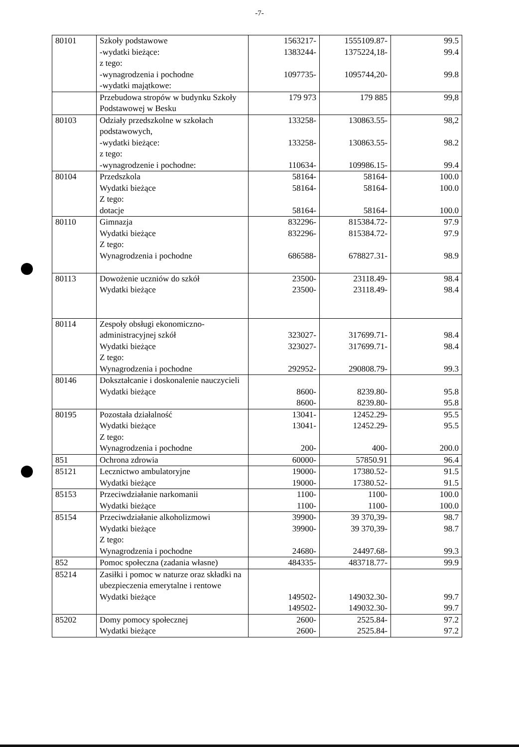-7-
| 80101 | Szkoły podstawowe -wydatki bieżące: z tego: -wynagrodzenia i pochodne -wydatki majątkowe: | 1563217- 1383244- 1097735- | 1555109.87- 1375224,18- 1095744,20- | 99.5 99.4 99.8 |
| | Przebudowa stropów w budynku Szkoły Podstawowej w Besku | 179 973 | 179 885 | 99,8 |
| 80103 | Odziały przedszkolne w szkołach podstawowych, -wydatki bieżące: z tego: -wynagrodzenie i pochodne: | 133258- 133258- 110634- | 130863.55- 130863.55- 109986.15- | 98,2 98.2 99.4 |
| 80104 | Przedszkola Wydatki bieżące Z tego: dotacje | 58164- 58164- 58164- | 58164- 58164- 58164- | 100.0 100.0 100.0 |
| 80110 | Gimnazja Wydatki bieżące Z tego: Wynagrodzenia i pochodne | 832296- 832296- 686588- | 815384.72- 815384.72- 678827.31- | 97.9 97.9 98.9 |
| 80113 | Dowożenie uczniów do szkół Wydatki bieżące | 23500- 23500- | 23118.49- 23118.49- | 98.4 98.4 |
| 80114 | Zespoły obsługi ekonomiczno-administracyjnej szkół Wydatki bieżące Z tego: Wynagrodzenia i pochodne | 323027- 323027- 292952- | 317699.71- 317699.71- 290808.79- | 98.4 98.4 99.3 |
| 80146 | Dokształcanie i doskonalenie nauczycieli Wydatki bieżące | 8600- 8600- | 8239.80- 8239.80- | 95.8 95.8 |
| 80195 | Pozostała działalność Wydatki bieżące Z tego: Wynagrodzenia i pochodne | 13041- 13041- 200- | 12452.29- 12452.29- 400- | 95.5 95.5 200.0 |
| 851 | Ochrona zdrowia | 60000- | 57850.91 | 96.4 |
| 85121 | Lecznictwo ambulatoryjne Wydatki bieżące | 19000- 19000- | 17380.52- 17380.52- | 91.5 91.5 |
| 85153 | Przeciwdziałanie narkomanii Wydatki bieżące | 1100- 1100- | 1100- 1100- | 100.0 100.0 |
| 85154 | Przeciwdziałanie alkoholizmowi Wydatki bieżące Z tego: Wynagrodzenia i pochodne | 39900- 39900- 24680- | 39 370,39- 39 370,39- 24497.68- | 98.7 98.7 99.3 |
| 852 | Pomoc społeczna (zadania własne) | 484335- | 483718.77- | 99.9 |
| 85214 | Zasiłki i pomoc w naturze oraz składki na ubezpieczenia emerytalne i rentowe Wydatki bieżące | 149502- 149502- | 149032.30- 149032.30- | 99.7 99.7 |
| 85202 | Domy pomocy społecznej Wydatki bieżące | 2600- 2600- | 2525.84- 2525.84- | 97.2 97.2 |